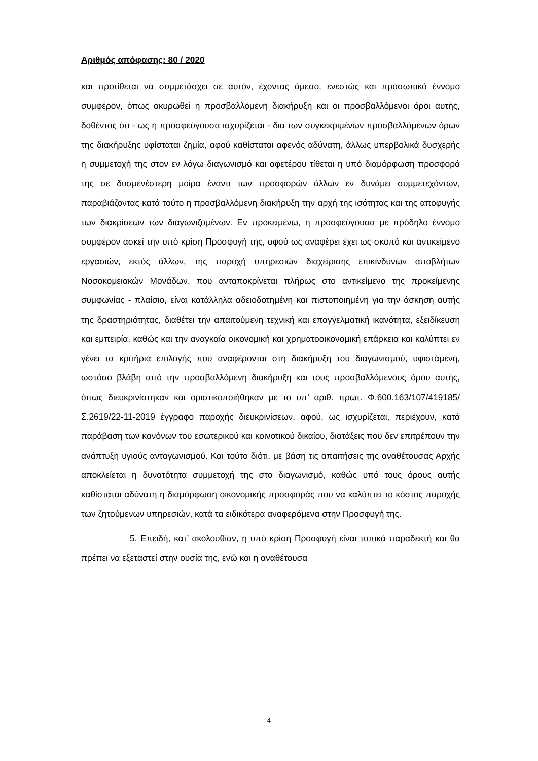Αριθμός απόφασης: 80 / 2020
και προτίθεται να συμμετάσχει σε αυτόν, έχοντας άμεσο, ενεστώς και προσωπικό έννομο συμφέρον, όπως ακυρωθεί η προσβαλλόμενη διακήρυξη και οι προσβαλλόμενοι όροι αυτής, δοθέντος ότι - ως η προσφεύγουσα ισχυρίζεται - δια των συγκεκριμένων προσβαλλόμενων όρων της διακήρυξης υφίσταται ζημία, αφού καθίσταται αφενός αδύνατη, άλλως υπερβολικά δυσχερής η συμμετοχή της στον εν λόγω διαγωνισμό και αφετέρου τίθεται η υπό διαμόρφωση προσφορά της σε δυσμενέστερη μοίρα έναντι των προσφορών άλλων εν δυνάμει συμμετεχόντων, παραβιάζοντας κατά τούτο η προσβαλλόμενη διακήρυξη την αρχή της ισότητας και της αποφυγής των διακρίσεων των διαγωνιζομένων. Εν προκειμένω, η προσφεύγουσα με πρόδηλο έννομο συμφέρον ασκεί την υπό κρίση Προσφυγή της, αφού ως αναφέρει έχει ως σκοπό και αντικείμενο εργασιών, εκτός άλλων, της παροχή υπηρεσιών διαχείρισης επικίνδυνων αποβλήτων Νοσοκομειακών Μονάδων, που ανταποκρίνεται πλήρως στο αντικείμενο της προκείμενης συμφωνίας - πλαίσιο, είναι κατάλληλα αδειοδοτημένη και πιστοποιημένη για την άσκηση αυτής της δραστηριότητας, διαθέτει την απαιτούμενη τεχνική και επαγγελματική ικανότητα, εξειδίκευση και εμπειρία, καθώς και την αναγκαία οικονομική και χρηματοοικονομική επάρκεια και καλύπτει εν γένει τα κριτήρια επιλογής που αναφέρονται στη διακήρυξη του διαγωνισμού, υφιστάμενη, ωστόσο βλάβη από την προσβαλλόμενη διακήρυξη και τους προσβαλλόμενους όρου αυτής, όπως διευκρινίστηκαν και οριστικοποιήθηκαν με το υπ’ αριθ. πρωτ. Φ.600.163/107/419185/Σ.2619/22-11-2019 έγγραφο παροχής διευκρινίσεων, αφού, ως ισχυρίζεται, περιέχουν, κατά παράβαση των κανόνων του εσωτερικού και κοινοτικού δικαίου, διατάξεις που δεν επιτρέπουν την ανάπτυξη υγιούς ανταγωνισμού. Και τούτο διότι, με βάση τις απαιτήσεις της αναθέτουσας Αρχής αποκλείεται η δυνατότητα συμμετοχή της στο διαγωνισμό, καθώς υπό τους όρους αυτής καθίσταται αδύνατη η διαμόρφωση οικονομικής προσφοράς που να καλύπτει το κόστος παροχής των ζητούμενων υπηρεσιών, κατά τα ειδικότερα αναφερόμενα στην Προσφυγή της.
5. Επειδή, κατ’ ακολουθίαν, η υπό κρίση Προσφυγή είναι τυπικά παραδεκτή και θα πρέπει να εξεταστεί στην ουσία της, ενώ και η αναθέτουσα
4